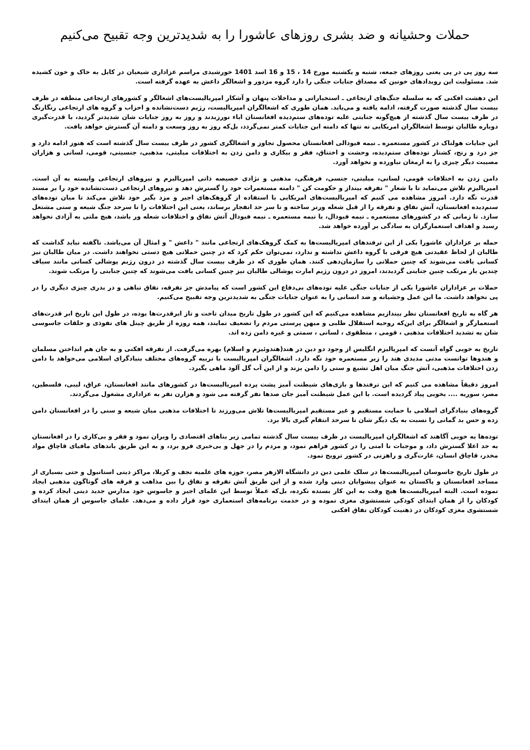حملات وحشیانه و ضد بشری روزهای عاشورا را به شدیدترین وجه تقبیح می‌کنیم
سه روز پی در پی یعنی روزهای جمعه، شنبه و یکشنبه مورخ 14 ، 15 و 16 اسد 1401 خورشیدی مراسم عزاداری شیعیان در کابل به خاک و خون کشیده شد. مسئولیت این رویدادهای خونین که مصداق جنایات جنگی را دارد گروه مزدور و اشغالگر داعش به عهده گرفته است.
این دهشت افکنی که به سلسله جنگ‌های ارتجاعی ـ استخباراتی و مداخلات پنهان و آشکار امپریالیست‌های اشغالگر و کشورهای ارتجاعی منطقه در ظرف بیست سال گذشته صورت گرفته، ادامه یافته و می‌یابد. همان طوری که اشغالگران امپریالیست، رژیم دست‌نشانده و احزاب و گروه های ارتجاعی رنگارنگ در ظرف بیست سال گذشته از هیچ‌گونه جنایتی علیه توده‌های ستم‌دیده افغانستان اباء نورزیدند و روز به روز جنایات شان شدیدتر گردید، با قدرت‌گیری دوباره طالبان توسط اشغالگران امریکایی نه تنها که دامنه این جنایات کمتر نمی‌گردد، بل‌که روز به روز وسعت و دامنه آن گسترش خواهد یافت.
این جنایات هولناک در کشور مستعمره ـ نیمه فیودالی افغانستان محصول تجاوز و اشغالگری کشور در ظرف بیست سال گذشته است که هنوز ادامه دارد و جز درد و رنج، کشتار توده‌های ستم‌دیده، وحشت و اختناق، فقر و بیکاری و دامن زدن به اختلافات میلیتی، مذهبی، جنسیتی، قومی، لسانی و هزاران مصیبت دیگر چیزی را به ارمغان نیاورده و نخواهد آورد.
دامن زدن به اختلافات قومی، لسانی، میلیتی، جنسی، فرهنگی، مذهبی و نژادی خصیصه ذاتی امپریالیزم و نیروهای ارتجاعی وابسته به آن است. امپریالیزم تلاش می‌نماید تا با شعار " تفرقه بینداز و حکومت کن " دامنه مستعمرات خود را گسترش دهد و نیروهای ارتجاعی دست‌نشانده خود را بر مسند قدرت نگه دارد. امروز مشاهده می کنیم که امپریالیست‌های امریکایی با استفاده از گروهک‌های اجیر و مزد بگیر خود تلاش می‌کند تا میان توده‌های ستم‌دیده افغانستان، آتش نفاق و تفرقه را از قبل شعله ورتر ساخته و تا سر حد انفجار برساند، یعنی این اختلافات را تا سرحد جنگ شیعه و سنی مشتعل سازد. تا زمانی که در کشورهای مستعمره ـ نیمه فیودال، یا نیمه مستعمره ـ نیمه فیودال آتش نفاق و اختلافات شعله ور باشد، هیچ ملتی به آزادی نخواهد رسید و اهداف استعمارگران به سادگی بر آورده خواهد شد.
حمله بر عزاداران عاشورا یکی از این ترفندهای امپریالیست‌ها به کمک گروهک‌های ارتجاعی مانند " داعش " و امثال آن می‌باشد. ناگفته نباید گذاشت که طالبان از لحاظ عقیدتی هیچ فرقی با گروه داعش نداشته و ندارد، نمی‌توان حکم کرد که در چنین حملاتی هیچ دستی نخواهند داشت. در میان طالبان نیز کسانی یافت می‌شوند که چنین حملاتی را سازمان‌دهی کنند. همان طوری که در ظرف بیست سال گذشته در درون رژیم پوشالی کسانی مانند سیاف چندین بار مرتکب چنین جنایتی گردیدند، امروز در درون رژیم امارت پوشالی طالبان نیز چنین کسانی یافت می‌شوند که چنین جنایتی را مرتکب شوند.
حملات بر عزاداران عاشورا یکی از جنایات جنگی علیه توده‌های بی‌دفاع این کشور است که پیامدش جز تفرقه، نفاق تباهی و در بدری چیزی دیگری را در پی نخواهد داشت. ما این عمل وحشیانه و ضد انسانی را به عنوان جنایات جنگی به شدیدترین وجه تقبیح می‌کنیم.
هر گاه به تاریخ افغانستان نظر بیندازیم مشاهده می‌کنیم که این کشور در طول تاریخ میدان تاخت و تاز ابرقدرت‌ها بوده، در طول این تاریخ ابر قدرت‌های استعمارگر و اشغالگر برای این‌که روحیه استقلال طلبی و میهن پرستی مردم را تضعیف نمایند، همه روزه از طریق چینل های نفوذی و حلقات جاسوسی شان به تشدید اختلافات مذهبی ، قومی ، منطقوی ، لسانی ، سمتی و غیره دامن زده اند.
تاریخ به خوبی گواه آنست که امپریالیزم انگلیس از وجود دو دین در هند(هندوئیزم و اسلام) بهره می‌گرفت. از تفرقه افکنی و به جان هم انداختن مسلمان و هندوها توانست مدتی مدیدی هند را زیر مستعمره خود نگه دارد. اشغالگران امپریالیست با تربیه گروه‌های مختلف بنیادگرای اسلامی می‌خواهد با دامن زدن اختلافات مذهبی، آتش جنگ میان اهل تشیع و سنی را دامن بزند و از این آب گل آلود ماهی بگیرد.
امروز دقیقاً مشاهده می کنیم که این ترفندها و بازی‌های شیطنت آمیز پشت پرده امپریالیست‌ها در کشورهای مانند افغانستان، عراق، لیبی، فلسطین، مصر، سوریه .... بخوبی پیاد گردیده است. با این عمل شیطنت آمیز جان صدها نفر گرفته می شود و هزارن نفر به عزاداری مشغول می‌گردند.
گروه‌های بنیادگرای اسلامی با حمایت مستقیم و غیر مستقیم امپریالیست‌ها تلاش می‌ورزند تا اختلافات مذهبی میان شیعه و سنی را در افغانستان دامن زده و حس بد گمانی را نسبت به یک دیگر شان تا سرحد انتقام گیری بالا برد.
توده‌ها به خوبی آگاهند که اشغالگران امپریالیست در ظرف بیست سال گذشته تمامی زیر بناهای اقتصادی را ویران نمود و فقر و بی‌کاری را در افغانستان به حد اعلا گسترش داد، و موجبات نا امنی را در کشور فراهم نمود، و مردم را در جهل و بی‌خبری فرو برد، و به این طریق باندهای مافیای قاچاق مواد مخدر، قاچاق انسان، غارت‌گری و راهزنی در کشور ترویج نمود.
در طول تاریخ جاسوسان امپریالیست‌ها در سلک علمی دین در دانشگاه الازهر مصر، حوزه های علمیه نجف و کربلا، مراکز دینی استانبول و حتی بسیاری از مساجد افغانستان و پاکستان به عنوان پیشوایان دینی وارد شده و از این طریق آتش تفرقه و نفاق را بین مذاهب و فرقه های گوناگون مذهبی ایجاد نموده است. البته امپریالیست‌ها هیچ وقت به این کار بسنده نکرده، بل‌که عملاً توسط این علمای اجیر و جاسوس خود مدارس جدید دینی ایجاد کرده و کودکان را از همان ابتدای کودکی شستشوی مغزی نموده و در خدمت برنامه‌های استعماری خود قرار داده و می‌دهد. علمای جاسوس از همان ابتدای شستشوی مغزی کودکان در ذهنیت کودکان نفاق افکنی